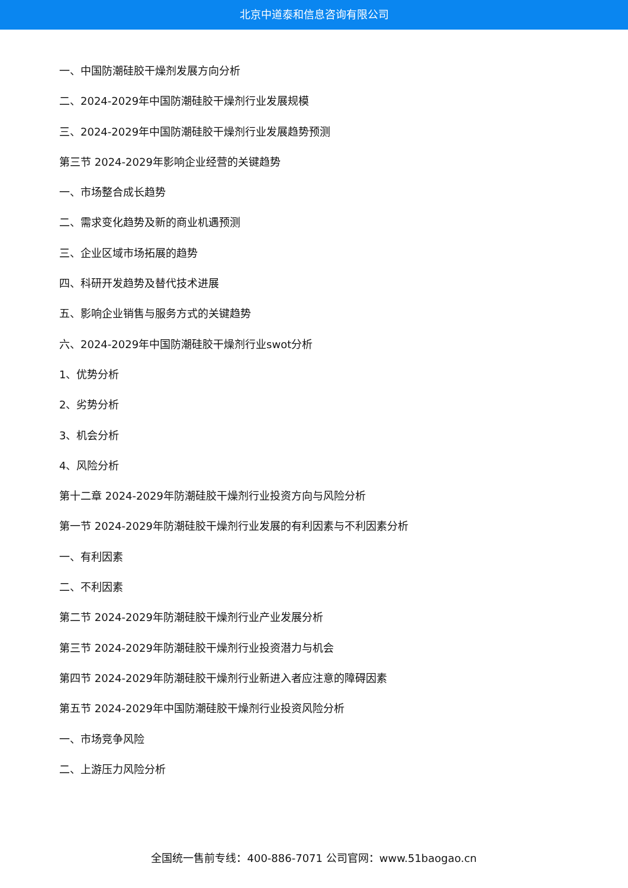北京中道泰和信息咨询有限公司
一、中国防潮硅胶干燥剂发展方向分析
二、2024-2029年中国防潮硅胶干燥剂行业发展规模
三、2024-2029年中国防潮硅胶干燥剂行业发展趋势预测
第三节 2024-2029年影响企业经营的关键趋势
一、市场整合成长趋势
二、需求变化趋势及新的商业机遇预测
三、企业区域市场拓展的趋势
四、科研开发趋势及替代技术进展
五、影响企业销售与服务方式的关键趋势
六、2024-2029年中国防潮硅胶干燥剂行业swot分析
1、优势分析
2、劣势分析
3、机会分析
4、风险分析
第十二章 2024-2029年防潮硅胶干燥剂行业投资方向与风险分析
第一节 2024-2029年防潮硅胶干燥剂行业发展的有利因素与不利因素分析
一、有利因素
二、不利因素
第二节 2024-2029年防潮硅胶干燥剂行业产业发展分析
第三节 2024-2029年防潮硅胶干燥剂行业投资潜力与机会
第四节 2024-2029年防潮硅胶干燥剂行业新进入者应注意的障碍因素
第五节 2024-2029年中国防潮硅胶干燥剂行业投资风险分析
一、市场竞争风险
二、上游压力风险分析
全国统一售前专线：400-886-7071 公司官网：www.51baogao.cn